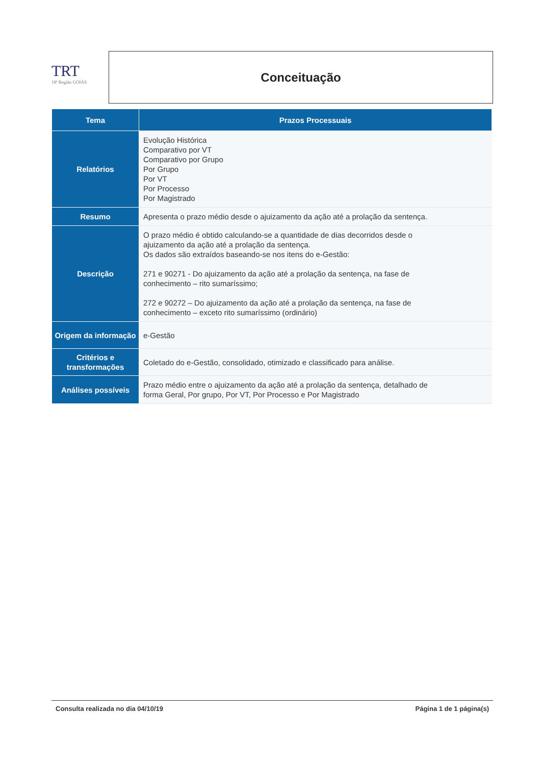TRT
18ª Região GOIÁS
Conceituação
| Tema | Prazos Processuais |
| --- | --- |
| Relatórios | Evolução Histórica Comparativo por VT Comparativo por Grupo Por Grupo Por VT Por Processo Por Magistrado |
| Resumo | Apresenta o prazo médio desde o ajuizamento da ação até a prolação da sentença. |
| Descrição | O prazo médio é obtido calculando-se a quantidade de dias decorridos desde o ajuizamento da ação até a prolação da sentença. Os dados são extraídos baseando-se nos itens do e-Gestão: 271 e 90271 - Do ajuizamento da ação até a prolação da sentença, na fase de conhecimento – rito sumaríssimo; 272 e 90272 – Do ajuizamento da ação até a prolação da sentença, na fase de conhecimento – exceto rito sumaríssimo (ordinário) |
| Origem da informação | e-Gestão |
| Critérios e transformações | Coletado do e-Gestão, consolidado, otimizado e classificado para análise. |
| Análises possíveis | Prazo médio entre o ajuizamento da ação até a prolação da sentença, detalhado de forma Geral, Por grupo, Por VT, Por Processo e Por Magistrado |
Consulta realizada no dia 04/10/19 Página 1 de 1 página(s)